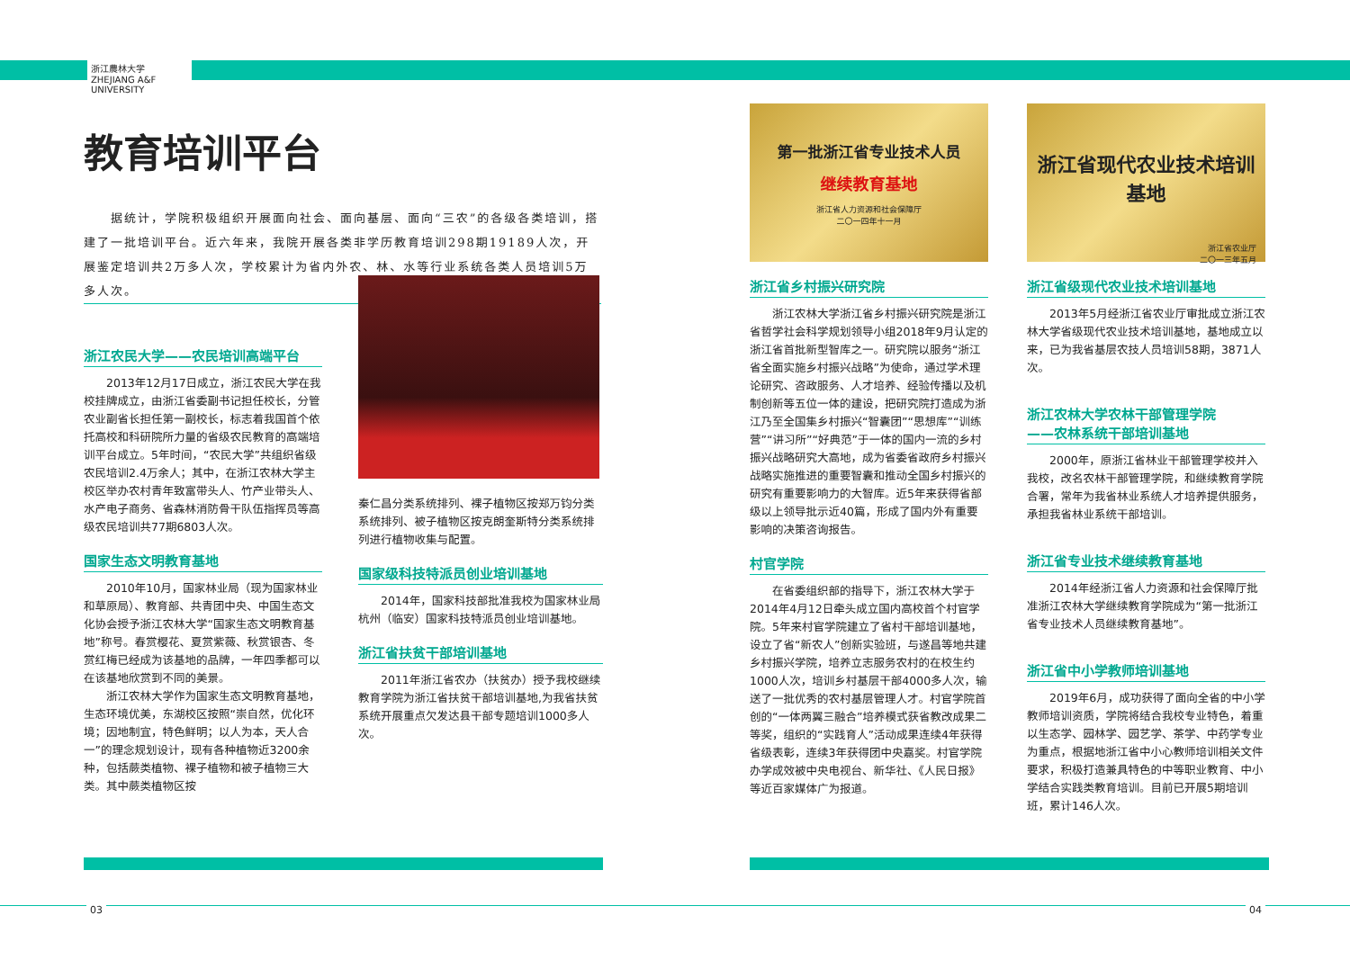浙江農林大学 ZHEJIANG A&F UNIVERSITY
教育培训平台
　　据统计，学院积极组织开展面向社会、面向基层、面向“三农”的各级各类培训，搭建了一批培训平台。近六年来，我院开展各类非学历教育培训298期19189人次，开展鉴定培训共2万多人次，学校累计为省内外农、林、水等行业系统各类人员培训5万多人次。
浙江农民大学——农民培训高端平台
2013年12月17日成立，浙江农民大学在我校挂牌成立，由浙江省委副书记担任校长，分管农业副省长担任第一副校长，标志着我国首个依托高校和科研院所力量的省级农民教育的高端培训平台成立。5年时间，“农民大学”共组织省级农民培训2.4万余人；其中，在浙江农林大学主校区举办农村青年致富带头人、竹产业带头人、水产电子商务、省森林消防骨干队伍指挥员等高级农民培训共77期6803人次。
国家生态文明教育基地
2010年10月，国家林业局（现为国家林业和草原局）、教育部、共青团中央、中国生态文化协会授予浙江农林大学“国家生态文明教育基地”称号。春赏樱花、夏赏紫薇、秋赏银杏、冬赏红梅已经成为该基地的品牌，一年四季都可以在该基地欣赏到不同的美景。
浙江农林大学作为国家生态文明教育基地，生态环境优美，东湖校区按照“崇自然，优化环境；因地制宜，特色鲜明；以人为本，天人合一”的理念规划设计，现有各种植物近3200余种，包括蕨类植物、裸子植物和被子植物三大类。其中蕨类植物区按
秦仁昌分类系统排列、裸子植物区按郑万钧分类系统排列、被子植物区按克朗奎斯特分类系统排列进行植物收集与配置。
国家级科技特派员创业培训基地
2014年，国家科技部批准我校为国家林业局杭州（临安）国家科技特派员创业培训基地。
浙江省扶贫干部培训基地
2011年浙江省农办（扶贫办）授予我校继续教育学院为浙江省扶贫干部培训基地,为我省扶贫系统开展重点欠发达县干部专题培训1000多人次。
第一批浙江省专业技术人员
继续教育基地
浙江省人力资源和社会保障厅
二〇一四年十一月
浙江省乡村振兴研究院
浙江农林大学浙江省乡村振兴研究院是浙江省哲学社会科学规划领导小组2018年9月认定的浙江省首批新型智库之一。研究院以服务“浙江省全面实施乡村振兴战略”为使命，通过学术理论研究、咨政服务、人才培养、经验传播以及机制创新等五位一体的建设，把研究院打造成为浙江乃至全国集乡村振兴“智囊团”“思想库”“训练营”“讲习所”“好典范”于一体的国内一流的乡村振兴战略研究大高地，成为省委省政府乡村振兴战略实施推进的重要智囊和推动全国乡村振兴的研究有重要影响力的大智库。近5年来获得省部级以上领导批示近40篇，形成了国内外有重要影响的决策咨询报告。
村官学院
在省委组织部的指导下，浙江农林大学于2014年4月12日牵头成立国内高校首个村官学院。5年来村官学院建立了省村干部培训基地，设立了省“新农人”创新实验班，与遂昌等地共建乡村振兴学院，培养立志服务农村的在校生约1000人次，培训乡村基层干部4000多人次，输送了一批优秀的农村基层管理人才。村官学院首创的“一体两翼三融合”培养模式获省教改成果二等奖，组织的“实践育人”活动成果连续4年获得省级表彰，连续3年获得团中央嘉奖。村官学院办学成效被中央电视台、新华社、《人民日报》等近百家媒体广为报道。
浙江省现代农业技术培训基地
浙江省农业厅
二〇一三年五月
浙江省级现代农业技术培训基地
2013年5月经浙江省农业厅审批成立浙江农林大学省级现代农业技术培训基地，基地成立以来，已为我省基层农技人员培训58期，3871人次。
浙江农林大学农林干部管理学院
——农林系统干部培训基地
2000年，原浙江省林业干部管理学校并入我校，改名农林干部管理学院，和继续教育学院合署，常年为我省林业系统人才培养提供服务，承担我省林业系统干部培训。
浙江省专业技术继续教育基地
2014年经浙江省人力资源和社会保障厅批准浙江农林大学继续教育学院成为“第一批浙江省专业技术人员继续教育基地”。
浙江省中小学教师培训基地
2019年6月，成功获得了面向全省的中小学教师培训资质，学院将结合我校专业特色，着重以生态学、园林学、园艺学、茶学、中药学专业为重点，根据地浙江省中小心教师培训相关文件要求，积极打造兼具特色的中等职业教育、中小学结合实践类教育培训。目前已开展5期培训班，累计146人次。
03 04